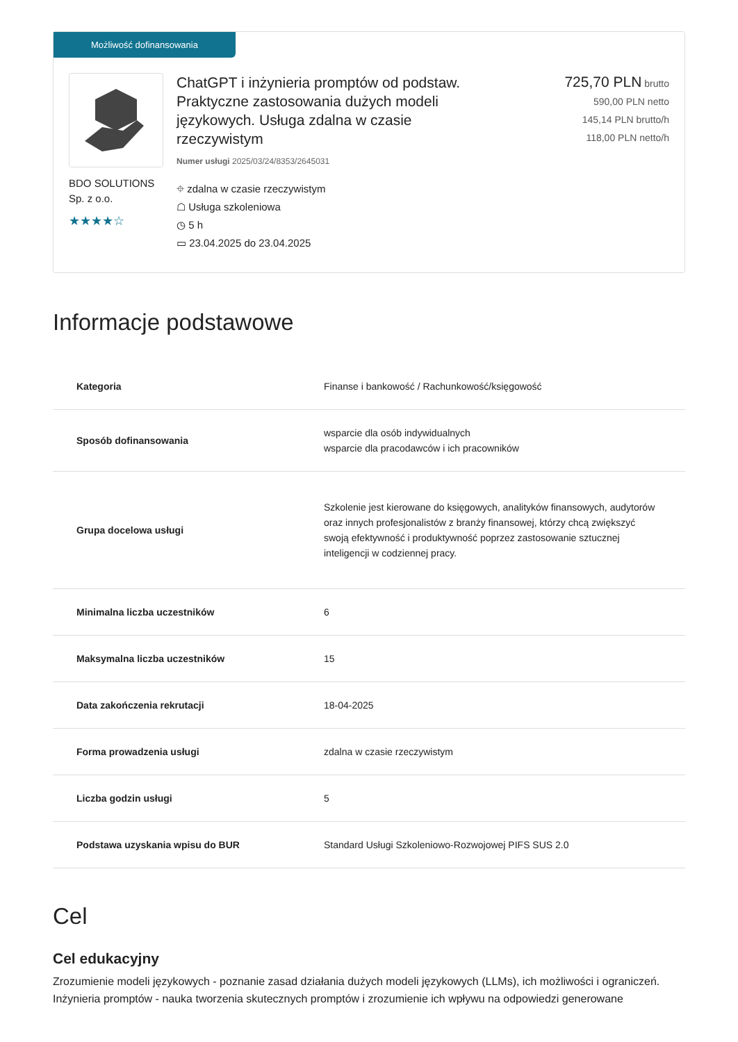Możliwość dofinansowania
BDO SOLUTIONS
Sp. z o.o.
★★★★☆
ChatGPT i inżynieria promptów od podstaw. Praktyczne zastosowania dużych modeli językowych. Usługa zdalna w czasie rzeczywistym
Numer usługi 2025/03/24/8353/2645031
⌖ zdalna w czasie rzeczywistym
☖ Usługa szkoleniowa
◷ 5 h
▭ 23.04.2025 do 23.04.2025
725,70 PLN brutto
590,00 PLN netto
145,14 PLN brutto/h
118,00 PLN netto/h
Informacje podstawowe
| Kategoria | Finanse i bankowość / Rachunkowość/księgowość |
| Sposób dofinansowania | wsparcie dla osób indywidualnych wsparcie dla pracodawców i ich pracowników |
| Grupa docelowa usługi | Szkolenie jest kierowane do księgowych, analityków finansowych, audytorów oraz innych profesjonalistów z branży finansowej, którzy chcą zwiększyć swoją efektywność i produktywność poprzez zastosowanie sztucznej inteligencji w codziennej pracy. |
| Minimalna liczba uczestników | 6 |
| Maksymalna liczba uczestników | 15 |
| Data zakończenia rekrutacji | 18-04-2025 |
| Forma prowadzenia usługi | zdalna w czasie rzeczywistym |
| Liczba godzin usługi | 5 |
| Podstawa uzyskania wpisu do BUR | Standard Usługi Szkoleniowo-Rozwojowej PIFS SUS 2.0 |
Cel
Cel edukacyjny
Zrozumienie modeli językowych - poznanie zasad działania dużych modeli językowych (LLMs), ich możliwości i ograniczeń.
Inżynieria promptów - nauka tworzenia skutecznych promptów i zrozumienie ich wpływu na odpowiedzi generowane